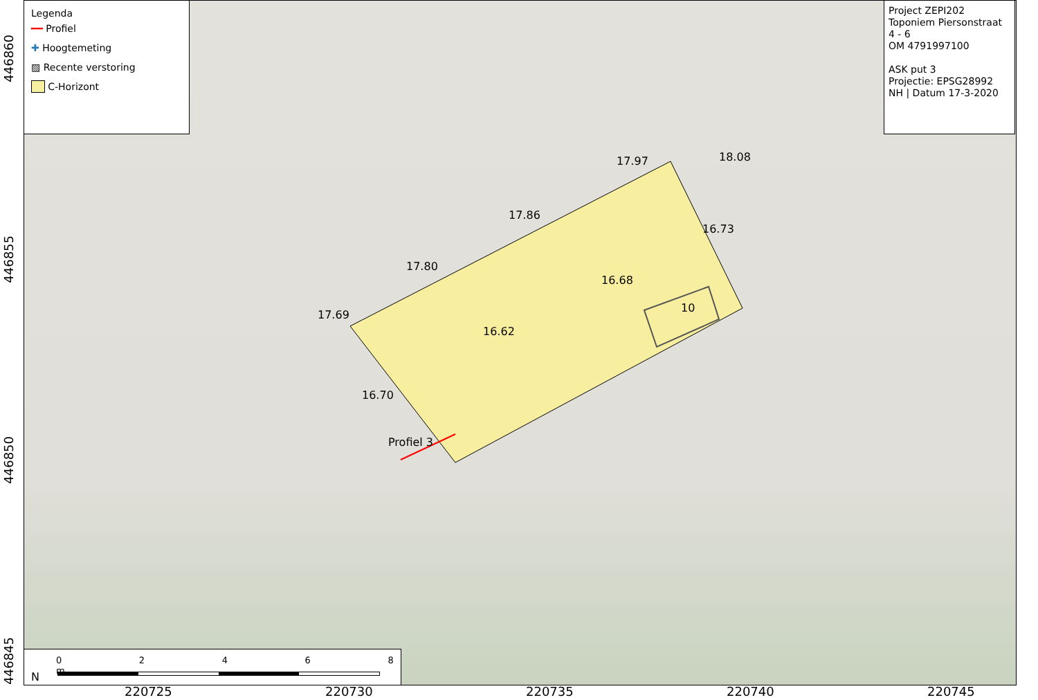17.69
17.80
17.86
17.97 18.08
16.73
16.68
16.62
16.70
10
Profiel 3
Legenda
━━ Profiel
✚ Hoogtemeting
▨ Recente verstoring
C-Horizont
Project ZEPI202
Toponiem Piersonstraat
4 - 6
OM 4791997100
ASK put 3
Projectie: EPSG28992
NH | Datum 17-3-2020
N
0 2 4 6 8 m
220725 220730 220735 220740 220745
446860
446855
446850
446845